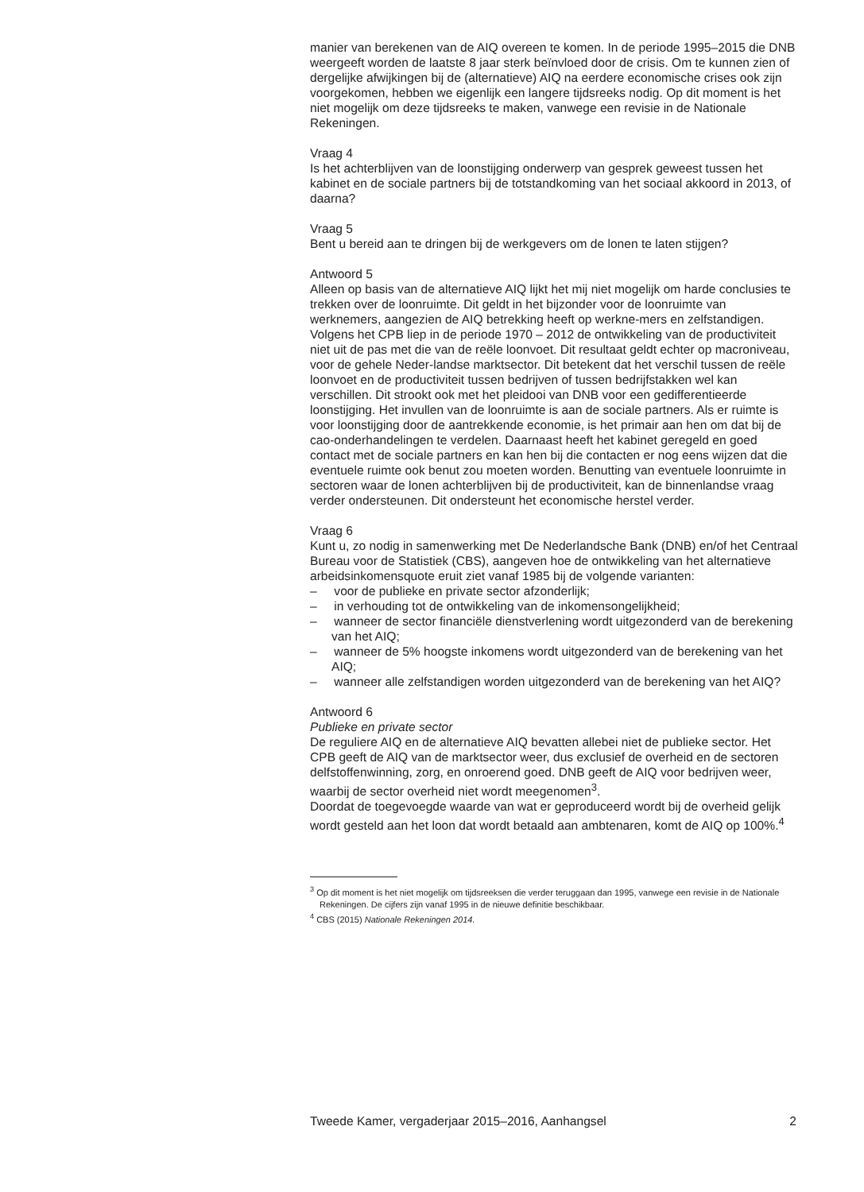manier van berekenen van de AIQ overeen te komen. In de periode 1995–2015 die DNB weergeeft worden de laatste 8 jaar sterk beïnvloed door de crisis. Om te kunnen zien of dergelijke afwijkingen bij de (alternatieve) AIQ na eerdere economische crises ook zijn voorgekomen, hebben we eigenlijk een langere tijdsreeks nodig. Op dit moment is het niet mogelijk om deze tijdsreeks te maken, vanwege een revisie in de Nationale Rekeningen.
Vraag 4
Is het achterblijven van de loonstijging onderwerp van gesprek geweest tussen het kabinet en de sociale partners bij de totstandkoming van het sociaal akkoord in 2013, of daarna?
Vraag 5
Bent u bereid aan te dringen bij de werkgevers om de lonen te laten stijgen?
Antwoord 5
Alleen op basis van de alternatieve AIQ lijkt het mij niet mogelijk om harde conclusies te trekken over de loonruimte. Dit geldt in het bijzonder voor de loonruimte van werknemers, aangezien de AIQ betrekking heeft op werkne-mers en zelfstandigen. Volgens het CPB liep in de periode 1970 – 2012 de ontwikkeling van de productiviteit niet uit de pas met die van de reële loonvoet. Dit resultaat geldt echter op macroniveau, voor de gehele Neder-landse marktsector. Dit betekent dat het verschil tussen de reële loonvoet en de productiviteit tussen bedrijven of tussen bedrijfstakken wel kan verschillen. Dit strookt ook met het pleidooi van DNB voor een gedifferentieerde loonstijging. Het invullen van de loonruimte is aan de sociale partners. Als er ruimte is voor loonstijging door de aantrekkende economie, is het primair aan hen om dat bij de cao-onderhandelingen te verdelen. Daarnaast heeft het kabinet geregeld en goed contact met de sociale partners en kan hen bij die contacten er nog eens wijzen dat die eventuele ruimte ook benut zou moeten worden. Benutting van eventuele loonruimte in sectoren waar de lonen achterblijven bij de productiviteit, kan de binnenlandse vraag verder ondersteunen. Dit ondersteunt het economische herstel verder.
Vraag 6
Kunt u, zo nodig in samenwerking met De Nederlandsche Bank (DNB) en/of het Centraal Bureau voor de Statistiek (CBS), aangeven hoe de ontwikkeling van het alternatieve arbeidsinkomensquote eruit ziet vanaf 1985 bij de volgende varianten:
– voor de publieke en private sector afzonderlijk;
– in verhouding tot de ontwikkeling van de inkomensongelijkheid;
– wanneer de sector financiële dienstverlening wordt uitgezonderd van de berekening van het AIQ;
– wanneer de 5% hoogste inkomens wordt uitgezonderd van de berekening van het AIQ;
– wanneer alle zelfstandigen worden uitgezonderd van de berekening van het AIQ?
Antwoord 6
Publieke en private sector
De reguliere AIQ en de alternatieve AIQ bevatten allebei niet de publieke sector. Het CPB geeft de AIQ van de marktsector weer, dus exclusief de overheid en de sectoren delfstoffenwinning, zorg, en onroerend goed. DNB geeft de AIQ voor bedrijven weer, waarbij de sector overheid niet wordt meegenomen<sup>3</sup>.
Doordat de toegevoegde waarde van wat er geproduceerd wordt bij de overheid gelijk wordt gesteld aan het loon dat wordt betaald aan ambtenaren, komt de AIQ op 100%.<sup>4</sup>
<sup>3</sup> Op dit moment is het niet mogelijk om tijdsreeksen die verder teruggaan dan 1995, vanwege een revisie in de Nationale Rekeningen. De cijfers zijn vanaf 1995 in de nieuwe definitie beschikbaar.
<sup>4</sup> CBS (2015) Nationale Rekeningen 2014.
Tweede Kamer, vergaderjaar 2015–2016, Aanhangsel 2